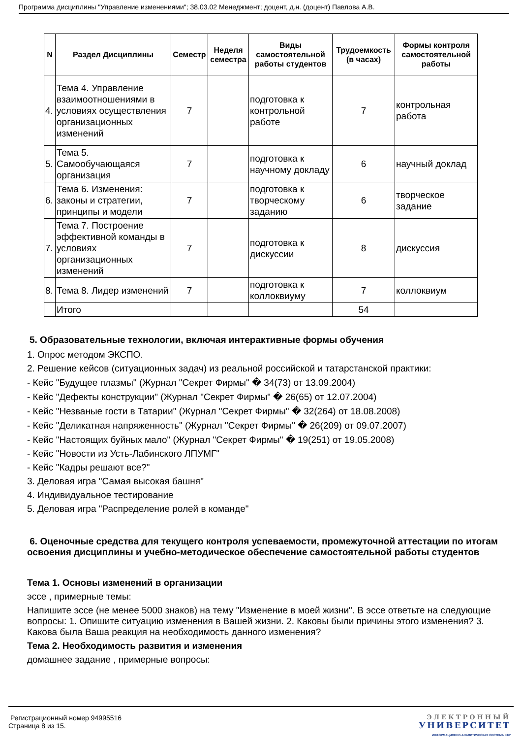Программа дисциплины "Управление изменениями"; 38.03.02 Менеджмент; доцент, д.н. (доцент) Павлова А.В.
| N | Раздел Дисциплины | Семестр | Неделя семестра | Виды самостоятельной работы студентов | Трудоемкость (в часах) | Формы контроля самостоятельной работы |
| --- | --- | --- | --- | --- | --- | --- |
| 4. | Тема 4. Управление взаимоотношениями в условиях осуществления организационных изменений | 7 | | подготовка к контрольной работе | 7 | контрольная работа |
| 5. | Тема 5. Самообучающаяся организация | 7 | | подготовка к научному докладу | 6 | научный доклад |
| 6. | Тема 6. Изменения: законы и стратегии, принципы и модели | 7 | | подготовка к творческому заданию | 6 | творческое задание |
| 7. | Тема 7. Построение эффективной команды в условиях организационных изменений | 7 | | подготовка к дискуссии | 8 | дискуссия |
| 8. | Тема 8. Лидер изменений | 7 | | подготовка к коллоквиуму | 7 | коллоквиум |
| | Итого | | | | 54 | |
5. Образовательные технологии, включая интерактивные формы обучения
1. Опрос методом ЭКСПО.
2. Решение кейсов (ситуационных задач) из реальной российской и татарстанской практики:
- Кейс "Будущее плазмы" (Журнал "Секрет Фирмы" � 34(73) от 13.09.2004)
- Кейс "Дефекты конструкции" (Журнал "Секрет Фирмы" � 26(65) от 12.07.2004)
- Кейс "Незваные гости в Татарии" (Журнал "Секрет Фирмы" � 32(264) от 18.08.2008)
- Кейс "Деликатная напряженность" (Журнал "Секрет Фирмы" � 26(209) от 09.07.2007)
- Кейс "Настоящих буйных мало" (Журнал "Секрет Фирмы" � 19(251) от 19.05.2008)
- Кейс "Новости из Усть-Лабинского ЛПУМГ"
- Кейс "Кадры решают все?"
3. Деловая игра "Самая высокая башня"
4. Индивидуальное тестирование
5. Деловая игра "Распределение ролей в команде"
6. Оценочные средства для текущего контроля успеваемости, промежуточной аттестации по итогам освоения дисциплины и учебно-методическое обеспечение самостоятельной работы студентов
Тема 1. Основы изменений в организации
эссе , примерные темы:
Напишите эссе (не менее 5000 знаков) на тему "Изменение в моей жизни". В эссе ответьте на следующие вопросы: 1. Опишите ситуацию изменения в Вашей жизни. 2. Каковы были причины этого изменения? 3. Какова была Ваша реакция на необходимость данного изменения?
Тема 2. Необходимость развития и изменения
домашнее задание , примерные вопросы:
Регистрационный номер 94995516
Страница 8 из 15.
ЭЛЕКТРОННЫЙ
УНИВЕРСИТЕТ
ИНФОРМАЦИОННО-АНАЛИТИЧЕСКАЯ СИСТЕМА КФУ